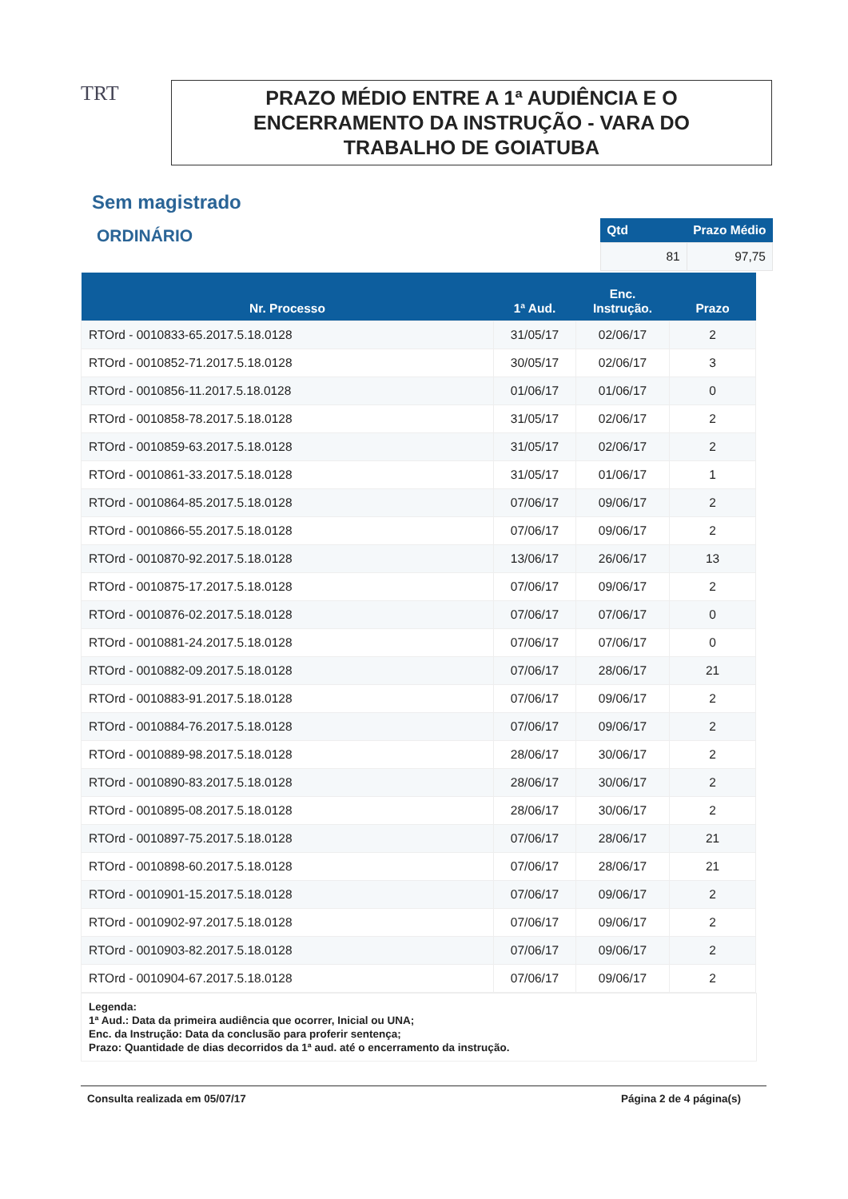TRT
PRAZO MÉDIO ENTRE A 1ª AUDIÊNCIA E O
ENCERRAMENTO DA INSTRUÇÃO - VARA DO
TRABALHO DE GOIATUBA
Sem magistrado
ORDINÁRIO
| Qtd | Prazo Médio |
| --- | --- |
| 81 | 97,75 |
| Nr. Processo | 1ª Aud. | Enc. Instrução. | Prazo |
| --- | --- | --- | --- |
| RTOrd - 0010833-65.2017.5.18.0128 | 31/05/17 | 02/06/17 | 2 |
| RTOrd - 0010852-71.2017.5.18.0128 | 30/05/17 | 02/06/17 | 3 |
| RTOrd - 0010856-11.2017.5.18.0128 | 01/06/17 | 01/06/17 | 0 |
| RTOrd - 0010858-78.2017.5.18.0128 | 31/05/17 | 02/06/17 | 2 |
| RTOrd - 0010859-63.2017.5.18.0128 | 31/05/17 | 02/06/17 | 2 |
| RTOrd - 0010861-33.2017.5.18.0128 | 31/05/17 | 01/06/17 | 1 |
| RTOrd - 0010864-85.2017.5.18.0128 | 07/06/17 | 09/06/17 | 2 |
| RTOrd - 0010866-55.2017.5.18.0128 | 07/06/17 | 09/06/17 | 2 |
| RTOrd - 0010870-92.2017.5.18.0128 | 13/06/17 | 26/06/17 | 13 |
| RTOrd - 0010875-17.2017.5.18.0128 | 07/06/17 | 09/06/17 | 2 |
| RTOrd - 0010876-02.2017.5.18.0128 | 07/06/17 | 07/06/17 | 0 |
| RTOrd - 0010881-24.2017.5.18.0128 | 07/06/17 | 07/06/17 | 0 |
| RTOrd - 0010882-09.2017.5.18.0128 | 07/06/17 | 28/06/17 | 21 |
| RTOrd - 0010883-91.2017.5.18.0128 | 07/06/17 | 09/06/17 | 2 |
| RTOrd - 0010884-76.2017.5.18.0128 | 07/06/17 | 09/06/17 | 2 |
| RTOrd - 0010889-98.2017.5.18.0128 | 28/06/17 | 30/06/17 | 2 |
| RTOrd - 0010890-83.2017.5.18.0128 | 28/06/17 | 30/06/17 | 2 |
| RTOrd - 0010895-08.2017.5.18.0128 | 28/06/17 | 30/06/17 | 2 |
| RTOrd - 0010897-75.2017.5.18.0128 | 07/06/17 | 28/06/17 | 21 |
| RTOrd - 0010898-60.2017.5.18.0128 | 07/06/17 | 28/06/17 | 21 |
| RTOrd - 0010901-15.2017.5.18.0128 | 07/06/17 | 09/06/17 | 2 |
| RTOrd - 0010902-97.2017.5.18.0128 | 07/06/17 | 09/06/17 | 2 |
| RTOrd - 0010903-82.2017.5.18.0128 | 07/06/17 | 09/06/17 | 2 |
| RTOrd - 0010904-67.2017.5.18.0128 | 07/06/17 | 09/06/17 | 2 |
Legenda:
1ª Aud.: Data da primeira audiência que ocorrer, Inicial ou UNA;
Enc. da Instrução: Data da conclusão para proferir sentença;
Prazo: Quantidade de dias decorridos da 1ª aud. até o encerramento da instrução.
Consulta realizada em 05/07/17 Página 2 de 4 página(s)